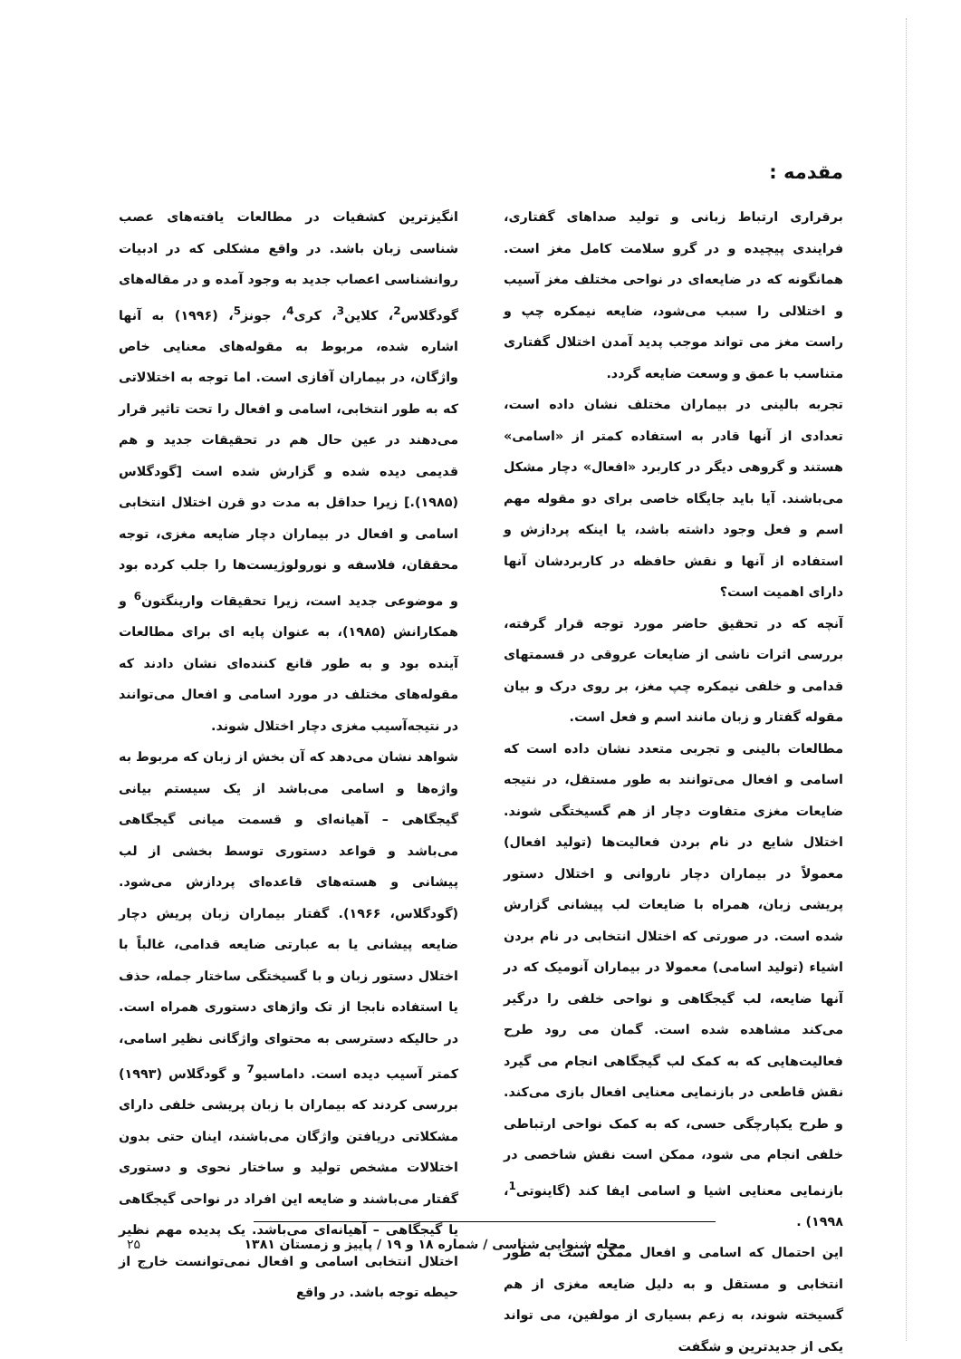مقدمه :
برقراری ارتباط زبانی و تولید صداهای گفتاری، فرایندی پیچیده و در گرو سلامت کامل مغز است. همانگونه که در ضایعه‌ای در نواحی مختلف مغز آسیب و اختلالی را سبب می‌شود، ضایعه نیمکره چپ و راست مغز می تواند موجب پدید آمدن اختلال گفتاری متناسب با عمق و وسعت ضایعه گردد.
تجربه بالینی در بیماران مختلف نشان داده است، تعدادی از آنها قادر به استفاده کمتر از «اسامی» هستند و گروهی دیگر در کاربرد «افعال» دچار مشکل می‌باشند. آیا باید جایگاه خاصی برای دو مقوله مهم اسم و فعل وجود داشته باشد، یا اینکه پردازش و استفاده از آنها و نقش حافظه در کاربردشان آنها دارای اهمیت است؟
آنچه که در تحقیق حاضر مورد توجه قرار گرفته، بررسی اثرات ناشی از ضایعات عروقی در قسمتهای قدامی و خلفی نیمکره چپ مغز، بر روی درک و بیان مقوله گفتار و زبان مانند اسم و فعل است.
مطالعات بالینی و تجربی متعدد نشان داده است که اسامی و افعال می‌توانند به طور مستقل، در نتیجه ضایعات مغزی متفاوت دچار از هم گسیختگی شوند. اختلال شایع در نام بردن فعالیت‌ها (تولید افعال) معمولاً در بیماران دچار ناروانی و اختلال دستور پریشی زبان، همراه با ضایعات لب پیشانی گزارش شده است. در صورتی که اختلال انتخابی در نام بردن اشیاء (تولید اسامی) معمولا در بیماران آنومیک که در آنها ضایعه، لب گیجگاهی و نواحی خلفی را درگیر می‌کند مشاهده شده است. گمان می رود طرح فعالیت‌هایی که به کمک لب گیجگاهی انجام می گیرد نقش قاطعی در بازنمایی معنایی افعال بازی می‌کند. و طرح یکپارچگی حسی، که به کمک نواحی ارتباطی خلفی انجام می شود، ممکن است نقش شاخصی در بازنمایی معنایی اشیا و اسامی ایفا کند (گاینوتی<sup>1</sup>، ۱۹۹۸) .
این احتمال که اسامی و افعال ممکن است به طور انتخابی و مستقل و به دلیل ضایعه مغزی از هم گسیخته شوند، به زعم بسیاری از مولفین، می تواند یکی از جدیدترین و شگفت
انگیزترین کشفیات در مطالعات یافته‌های عصب شناسی زبان باشد. در واقع مشکلی که در ادبیات روانشناسی اعصاب جدید به وجود آمده و در مقاله‌های گودگلاس<sup>2</sup>، کلاین<sup>3</sup>، کری<sup>4</sup>، جونز<sup>5</sup>، (۱۹۹۶) به آنها اشاره شده، مربوط به مقوله‌های معنایی خاص واژگان، در بیماران آفازی است. اما توجه به اختلالاتی که به طور انتخابی، اسامی و افعال را تحت تاثیر قرار می‌دهند در عین حال هم در تحقیقات جدید و هم قدیمی دیده شده و گزارش شده است [گودگلاس (۱۹۸۵).] زیرا حداقل به مدت دو قرن اختلال انتخابی اسامی و افعال در بیماران دچار ضایعه مغزی، توجه محققان، فلاسفه و نورولوژیست‌ها را جلب کرده بود و موضوعی جدید است، زیرا تحقیقات وارینگتون<sup>6</sup> و همکارانش (۱۹۸۵)، به عنوان پایه ای برای مطالعات آینده بود و به طور قانع کننده‌ای نشان دادند که مقوله‌های مختلف در مورد اسامی و افعال می‌توانند در نتیجه‌آسیب مغزی دچار اختلال شوند.
شواهد نشان می‌دهد که آن بخش از زبان که مربوط به واژه‌ها و اسامی می‌باشد از یک سیستم بیانی گیجگاهی – آهیانه‌ای و قسمت میانی گیجگاهی می‌باشد و قواعد دستوری توسط بخشی از لب پیشانی و هسته‌های قاعده‌ای پردازش می‌شود. (گودگلاس، ۱۹۶۶). گفتار بیماران زبان پریش دچار ضایعه پیشانی یا به عبارتی ضایعه قدامی، غالباً با اختلال دستور زبان و با گسیختگی ساختار جمله، حذف یا استفاده نابجا از تک واژهای دستوری همراه است. در حالیکه دسترسی به محتوای واژگانی نظیر اسامی، کمتر آسیب دیده است. داماسیو<sup>7</sup> و گودگلاس (۱۹۹۳) بررسی کردند که بیماران با زبان پریشی خلفی دارای مشکلاتی دریافتن واژگان می‌باشند، اینان حتی بدون اختلالات مشخص تولید و ساختار نحوی و دستوری گفتار می‌باشند و ضایعه این افراد در نواحی گیجگاهی یا گیجگاهی – آهیانه‌ای می‌باشد. یک پدیده مهم نظیر اختلال انتخابی اسامی و افعال نمی‌توانست خارج از حیطه توجه باشد. در واقع
مجله شنوایی شناسی / شماره ۱۸ و ۱۹ / پاییز و زمستان ۱۳۸۱
۲۵